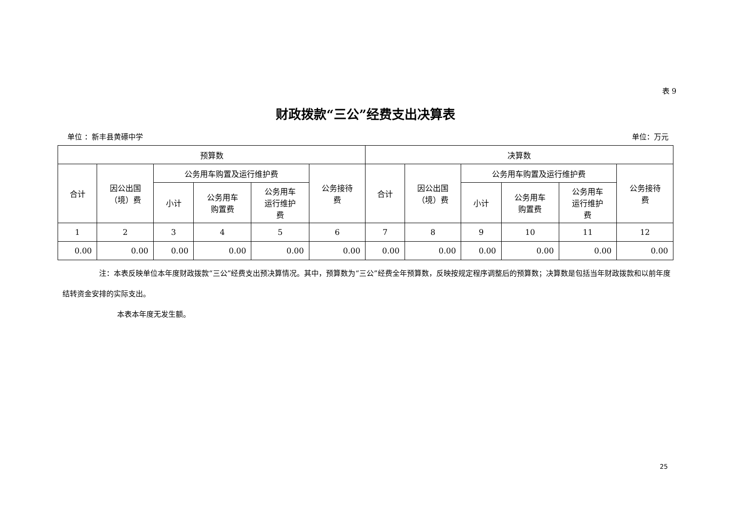表 9
财政拨款“三公”经费支出决算表
单位 ：新丰县黄礤中学 单位：万元
| 预算数 | | | | | | 决算数 | | | | | |
| --- | --- | --- | --- | --- | --- | --- | --- | --- | --- | --- | --- |
| 合计 | 因公出国 （境）费 | 公务用车购置及运行维护费 | | | 公务接待 费 | 合计 | 因公出国 （境）费 | 公务用车购置及运行维护费 | | | 公务接待 费 |
| | | 小计 | 公务用车 购置费 | 公务用车 运行维护 费 | | | | 小计 | 公务用车 购置费 | 公务用车 运行维护 费 | |
| 1 | 2 | 3 | 4 | 5 | 6 | 7 | 8 | 9 | 10 | 11 | 12 |
| 0.00 | 0.00 | 0.00 | 0.00 | 0.00 | 0.00 | 0.00 | 0.00 | 0.00 | 0.00 | 0.00 | 0.00 |
注：本表反映单位本年度财政拨款“三公”经费支出预决算情况。其中，预算数为“三公”经费全年预算数，反映按规定程序调整后的预算数；决算数是包括当年财政拨款和以前年度结转资金安排的实际支出。
本表本年度无发生额。
25